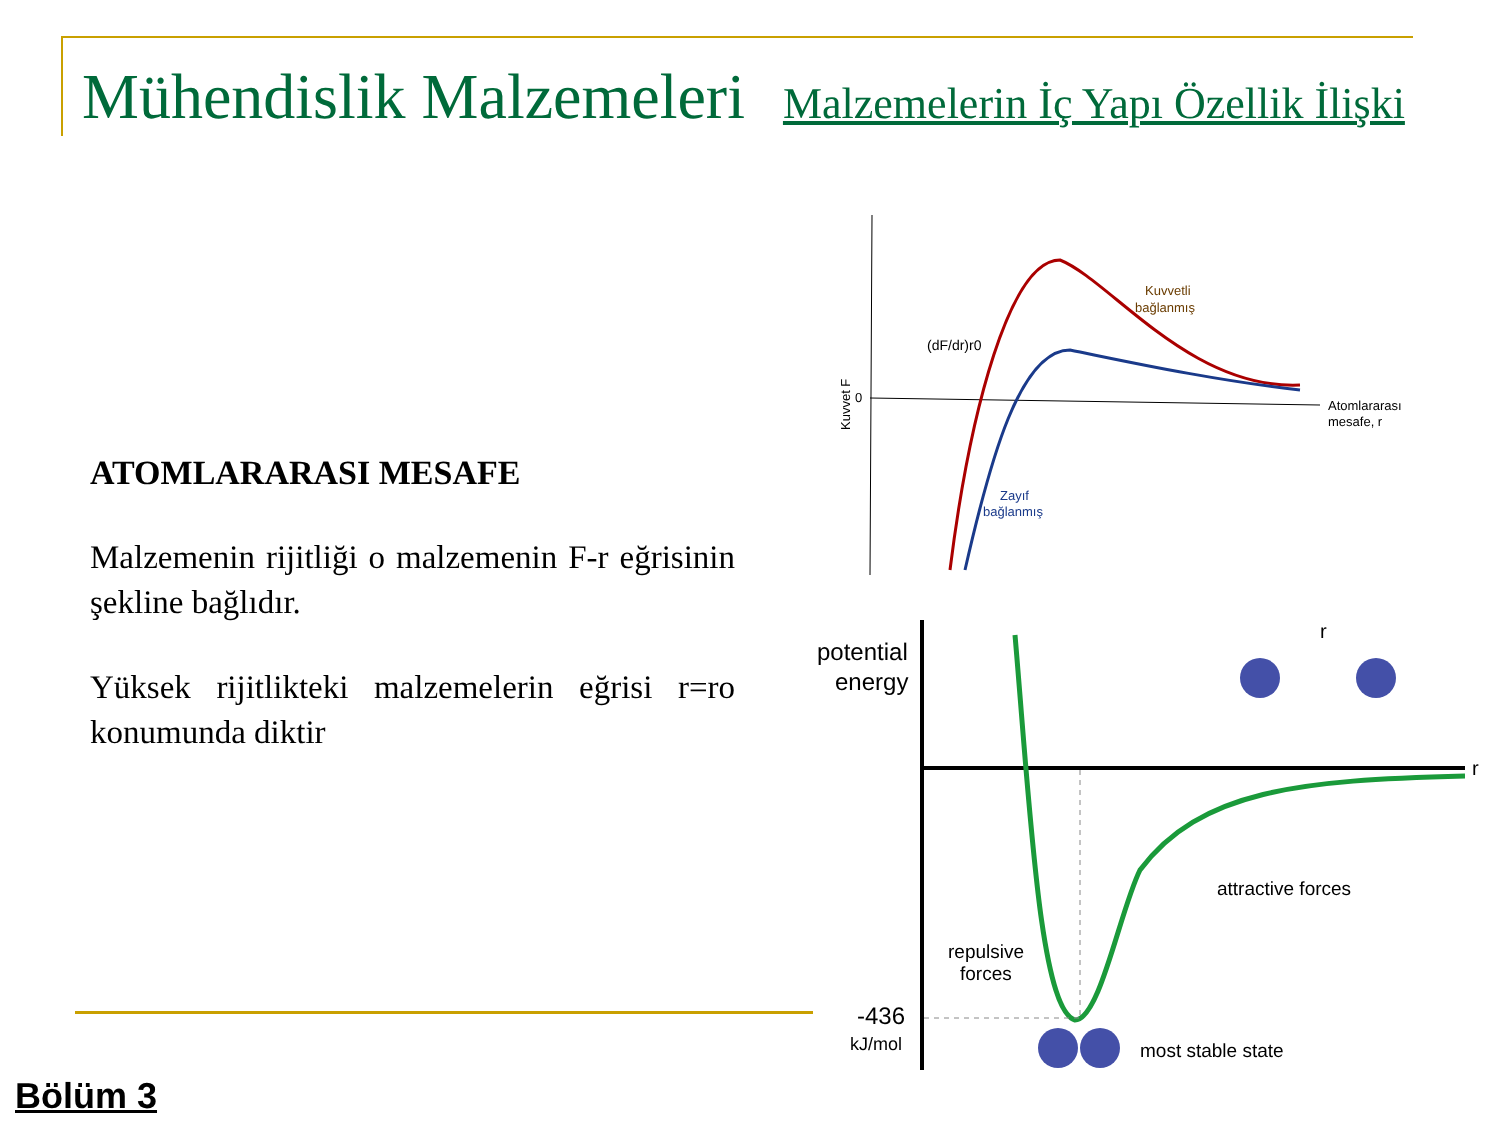Mühendislik Malzemeleri Malzemelerin İç Yapı Özellik İlişki
ATOMLARARASI MESAFE
Malzemenin rijitliği o malzemenin F-r eğrisinin şekline bağlıdır.
Yüksek rijitlikteki malzemelerin eğrisi r=ro konumunda diktir
Bölüm 3
Kuvvet F
0
(dF/dr)r0
Kuvvetli
bağlanmış
Atomlararası
mesafe, r
Zayıf
bağlanmış
potential
energy
r
r
attractive forces
repulsive
forces
-436
kJ/mol
most stable state